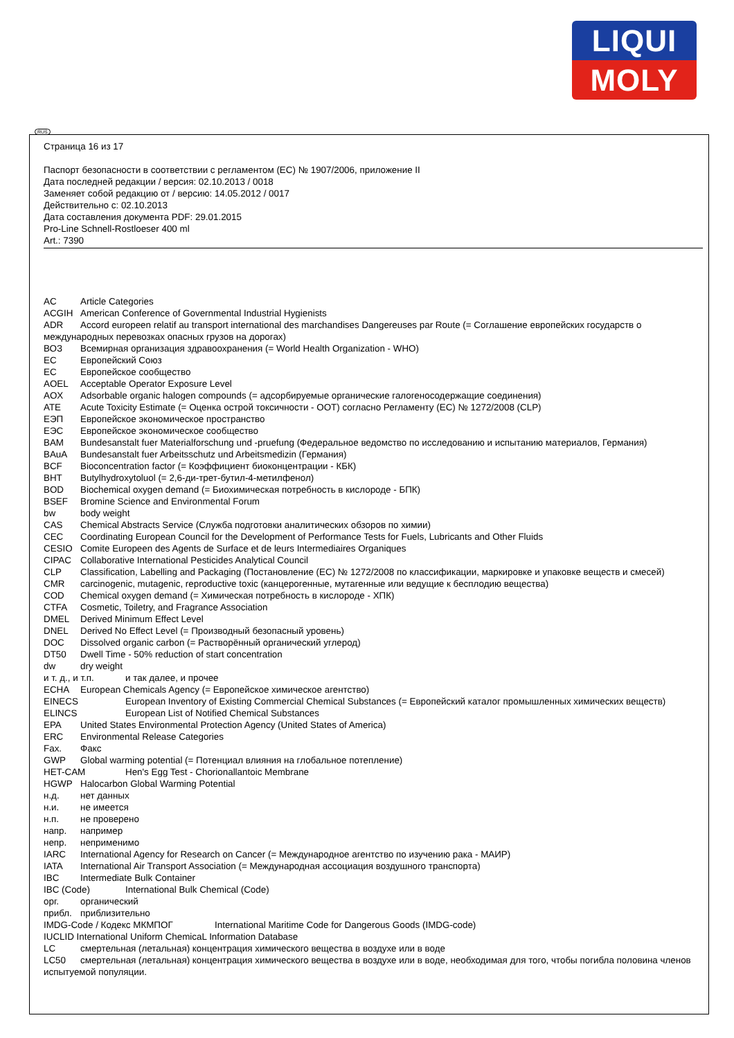LIQUI
MOLY
RUS
Страница 16 из 17
Паспорт безопасности в соответствии с регламентом (ЕС) № 1907/2006, приложение II
Дата последней редакции / версия: 02.10.2013 / 0018
Заменяет собой редакцию от / версию: 14.05.2012 / 0017
Действительно с: 02.10.2013
Дата составления документа PDF: 29.01.2015
Pro-Line Schnell-Rostloeser 400 ml
Art.: 7390
AC Article Categories
ACGIH American Conference of Governmental Industrial Hygienists
ADR Accord europeen relatif au transport international des marchandises Dangereuses par Route (= Соглашение европейских государств о международных перевозках опасных грузов на дорогах)
ВОЗ Всемирная организация здравоохранения (= World Health Organization - WHO)
ЕС Европейский Союз
ЕС Европейское сообщество
AOEL Acceptable Operator Exposure Level
AOX Adsorbable organic halogen compounds (= адсорбируемые органические галогеносодержащие соединения)
ATE Acute Toxicity Estimate (= Оценка острой токсичности - ООТ) согласно Регламенту (ЕС) № 1272/2008 (CLP)
ЕЭП Европейское экономическое пространство
ЕЭС Европейское экономическое сообщество
BAM Bundesanstalt fuer Materialforschung und -pruefung (Федеральное ведомство по исследованию и испытанию материалов, Германия)
BAuA Bundesanstalt fuer Arbeitsschutz und Arbeitsmedizin (Германия)
BCF Bioconcentration factor (= Коэффициент биоконцентрации - КБК)
BHT Butylhydroxytoluol (= 2,6-ди-трет-бутил-4-метилфенол)
BOD Biochemical oxygen demand (= Биохимическая потребность в кислороде - БПК)
BSEF Bromine Science and Environmental Forum
bw body weight
CAS Chemical Abstracts Service (Служба подготовки аналитических обзоров по химии)
CEC Coordinating European Council for the Development of Performance Tests for Fuels, Lubricants and Other Fluids
CESIO Comite Europeen des Agents de Surface et de leurs Intermediaires Organiques
CIPAC Collaborative International Pesticides Analytical Council
CLP Classification, Labelling and Packaging (Постановление (ЕС) № 1272/2008 по классификации, маркировке и упаковке веществ и смесей)
CMR carcinogenic, mutagenic, reproductive toxic (канцерогенные, мутагенные или ведущие к бесплодию вещества)
COD Chemical oxygen demand (= Химическая потребность в кислороде - ХПК)
CTFA Cosmetic, Toiletry, and Fragrance Association
DMEL Derived Minimum Effect Level
DNEL Derived No Effect Level (= Производный безопасный уровень)
DOC Dissolved organic carbon (= Растворённый органический углерод)
DT50 Dwell Time - 50% reduction of start concentration
dw dry weight
и т. д., и т.п. и так далее, и прочее
ECHA European Chemicals Agency (= Европейское химическое агентство)
EINECS European Inventory of Existing Commercial Chemical Substances (= Европейский каталог промышленных химических веществ)
ELINCS European List of Notified Chemical Substances
EPA United States Environmental Protection Agency (United States of America)
ERC Environmental Release Categories
Fax. Факс
GWP Global warming potential (= Потенциал влияния на глобальное потепление)
HET-CAM Hen's Egg Test - Chorionallantoic Membrane
HGWP Halocarbon Global Warming Potential
н.д. нет данных
н.и. не имеется
н.п. не проверено
напр. например
непр. неприменимо
IARC International Agency for Research on Cancer (= Международное агентство по изучению рака - МАИР)
IATA International Air Transport Association (= Международная ассоциация воздушного транспорта)
IBC Intermediate Bulk Container
IBC (Code) International Bulk Chemical (Code)
орг. органический
прибл. приблизительно
IMDG-Code / Кодекс МКМПОГ International Maritime Code for Dangerous Goods (IMDG-code)
IUCLID International Uniform ChemicaL Information Database
LC смертельная (летальная) концентрация химического вещества в воздухе или в воде
LC50 смертельная (летальная) концентрация химического вещества в воздухе или в воде, необходимая для того, чтобы погибла половина членов испытуемой популяции.